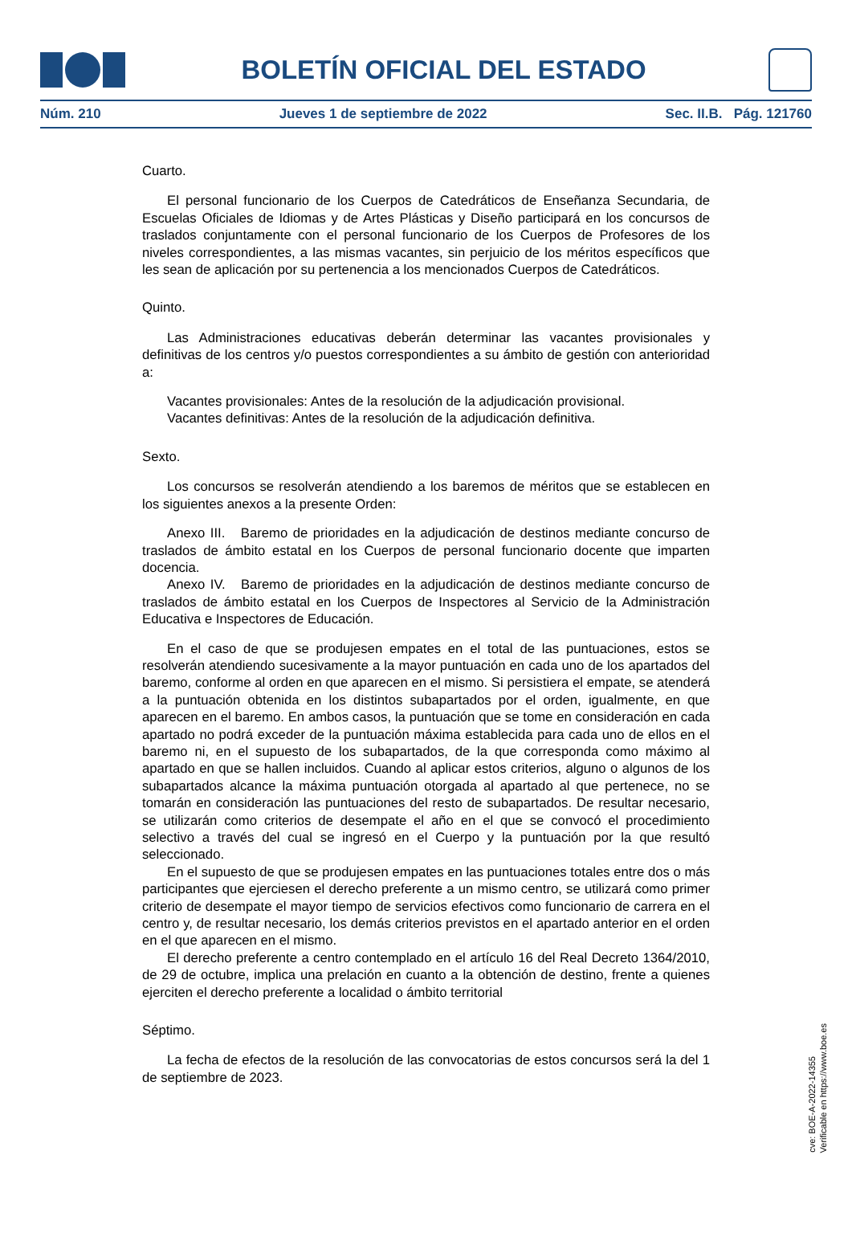BOLETÍN OFICIAL DEL ESTADO
Núm. 210 Jueves 1 de septiembre de 2022 Sec. II.B. Pág. 121760
Cuarto.
El personal funcionario de los Cuerpos de Catedráticos de Enseñanza Secundaria, de Escuelas Oficiales de Idiomas y de Artes Plásticas y Diseño participará en los concursos de traslados conjuntamente con el personal funcionario de los Cuerpos de Profesores de los niveles correspondientes, a las mismas vacantes, sin perjuicio de los méritos específicos que les sean de aplicación por su pertenencia a los mencionados Cuerpos de Catedráticos.
Quinto.
Las Administraciones educativas deberán determinar las vacantes provisionales y definitivas de los centros y/o puestos correspondientes a su ámbito de gestión con anterioridad a:
Vacantes provisionales: Antes de la resolución de la adjudicación provisional.
Vacantes definitivas: Antes de la resolución de la adjudicación definitiva.
Sexto.
Los concursos se resolverán atendiendo a los baremos de méritos que se establecen en los siguientes anexos a la presente Orden:
Anexo III. Baremo de prioridades en la adjudicación de destinos mediante concurso de traslados de ámbito estatal en los Cuerpos de personal funcionario docente que imparten docencia.
Anexo IV. Baremo de prioridades en la adjudicación de destinos mediante concurso de traslados de ámbito estatal en los Cuerpos de Inspectores al Servicio de la Administración Educativa e Inspectores de Educación.
En el caso de que se produjesen empates en el total de las puntuaciones, estos se resolverán atendiendo sucesivamente a la mayor puntuación en cada uno de los apartados del baremo, conforme al orden en que aparecen en el mismo. Si persistiera el empate, se atenderá a la puntuación obtenida en los distintos subapartados por el orden, igualmente, en que aparecen en el baremo. En ambos casos, la puntuación que se tome en consideración en cada apartado no podrá exceder de la puntuación máxima establecida para cada uno de ellos en el baremo ni, en el supuesto de los subapartados, de la que corresponda como máximo al apartado en que se hallen incluidos. Cuando al aplicar estos criterios, alguno o algunos de los subapartados alcance la máxima puntuación otorgada al apartado al que pertenece, no se tomarán en consideración las puntuaciones del resto de subapartados. De resultar necesario, se utilizarán como criterios de desempate el año en el que se convocó el procedimiento selectivo a través del cual se ingresó en el Cuerpo y la puntuación por la que resultó seleccionado.
En el supuesto de que se produjesen empates en las puntuaciones totales entre dos o más participantes que ejerciesen el derecho preferente a un mismo centro, se utilizará como primer criterio de desempate el mayor tiempo de servicios efectivos como funcionario de carrera en el centro y, de resultar necesario, los demás criterios previstos en el apartado anterior en el orden en el que aparecen en el mismo.
El derecho preferente a centro contemplado en el artículo 16 del Real Decreto 1364/2010, de 29 de octubre, implica una prelación en cuanto a la obtención de destino, frente a quienes ejerciten el derecho preferente a localidad o ámbito territorial
Séptimo.
La fecha de efectos de la resolución de las convocatorias de estos concursos será la del 1 de septiembre de 2023.
cve: BOE-A-2022-14355
Verificable en https://www.boe.es